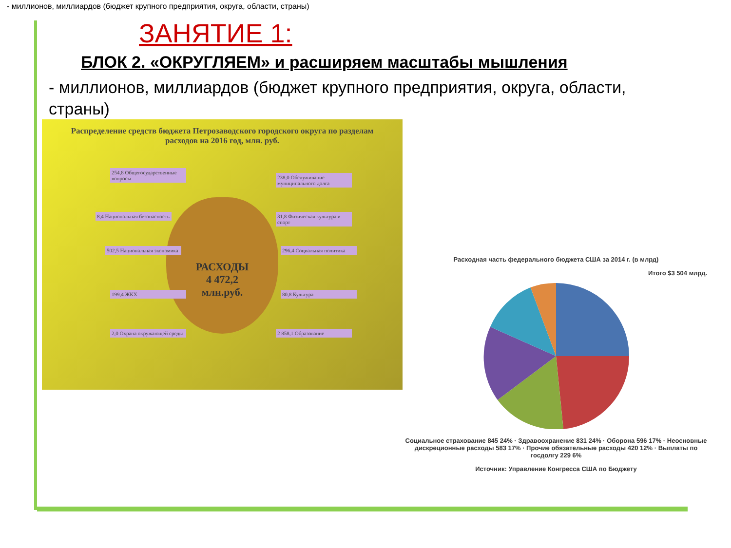- миллионов, миллиардов (бюджет крупного предприятия, округа, области, страны)
ЗАНЯТИЕ 1:
БЛОК 2. «ОКРУГЛЯЕМ» и расширяем масштабы мышления
- миллионов, миллиардов (бюджет крупного предприятия, округа, области, страны)
Распределение средств бюджета Петрозаводского городского округа по разделам расходов на 2016 год, млн. руб.
РАСХОДЫ
4 472,2
млн.руб.
254,8 Общегосударственные вопросы
8,4 Национальная безопасность
502,5 Национальная экономика
199,4 ЖКХ
2,0 Охрана окружающей среды
238,0 Обслуживание муниципального долга
31,8 Физическая культура и спорт
296,4 Социальная политика
80,8 Культура
2 858,1 Образование
Расходная часть федерального бюджета США за 2014 г. (в млрд)
Итого $3 504 млрд.
Социальное страхование 845 24% · Здравоохранение 831 24% · Оборона 596 17% · Неосновные дискреционные расходы 583 17% · Прочие обязательные расходы 420 12% · Выплаты по госдолгу 229 6%
Источник: Управление Конгресса США по Бюджету